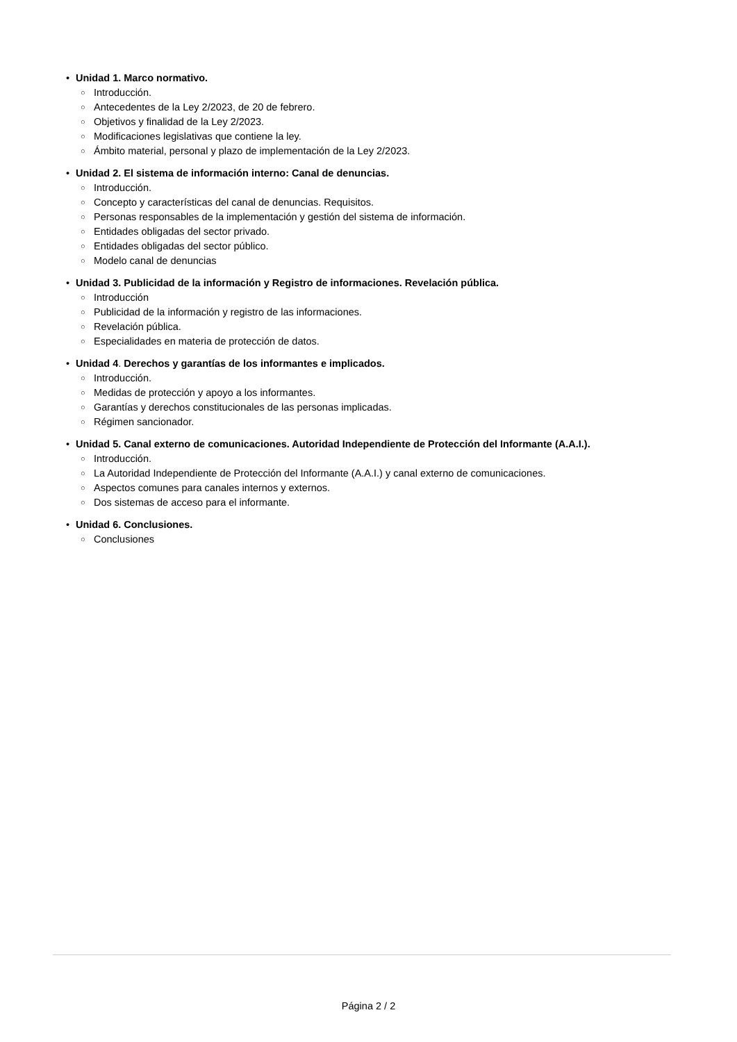• Unidad 1. Marco normativo.
○ Introducción.
○ Antecedentes de la Ley 2/2023, de 20 de febrero.
○ Objetivos y finalidad de la Ley 2/2023.
○ Modificaciones legislativas que contiene la ley.
○ Ámbito material, personal y plazo de implementación de la Ley 2/2023.
• Unidad 2. El sistema de información interno: Canal de denuncias.
○ Introducción.
○ Concepto y características del canal de denuncias. Requisitos.
○ Personas responsables de la implementación y gestión del sistema de información.
○ Entidades obligadas del sector privado.
○ Entidades obligadas del sector público.
○ Modelo canal de denuncias
• Unidad 3. Publicidad de la información y Registro de informaciones. Revelación pública.
○ Introducción
○ Publicidad de la información y registro de las informaciones.
○ Revelación pública.
○ Especialidades en materia de protección de datos.
• Unidad 4. Derechos y garantías de los informantes e implicados.
○ Introducción.
○ Medidas de protección y apoyo a los informantes.
○ Garantías y derechos constitucionales de las personas implicadas.
○ Régimen sancionador.
• Unidad 5. Canal externo de comunicaciones. Autoridad Independiente de Protección del Informante (A.A.I.).
○ Introducción.
○ La Autoridad Independiente de Protección del Informante (A.A.I.) y canal externo de comunicaciones.
○ Aspectos comunes para canales internos y externos.
○ Dos sistemas de acceso para el informante.
• Unidad 6. Conclusiones.
○ Conclusiones
Página 2 / 2